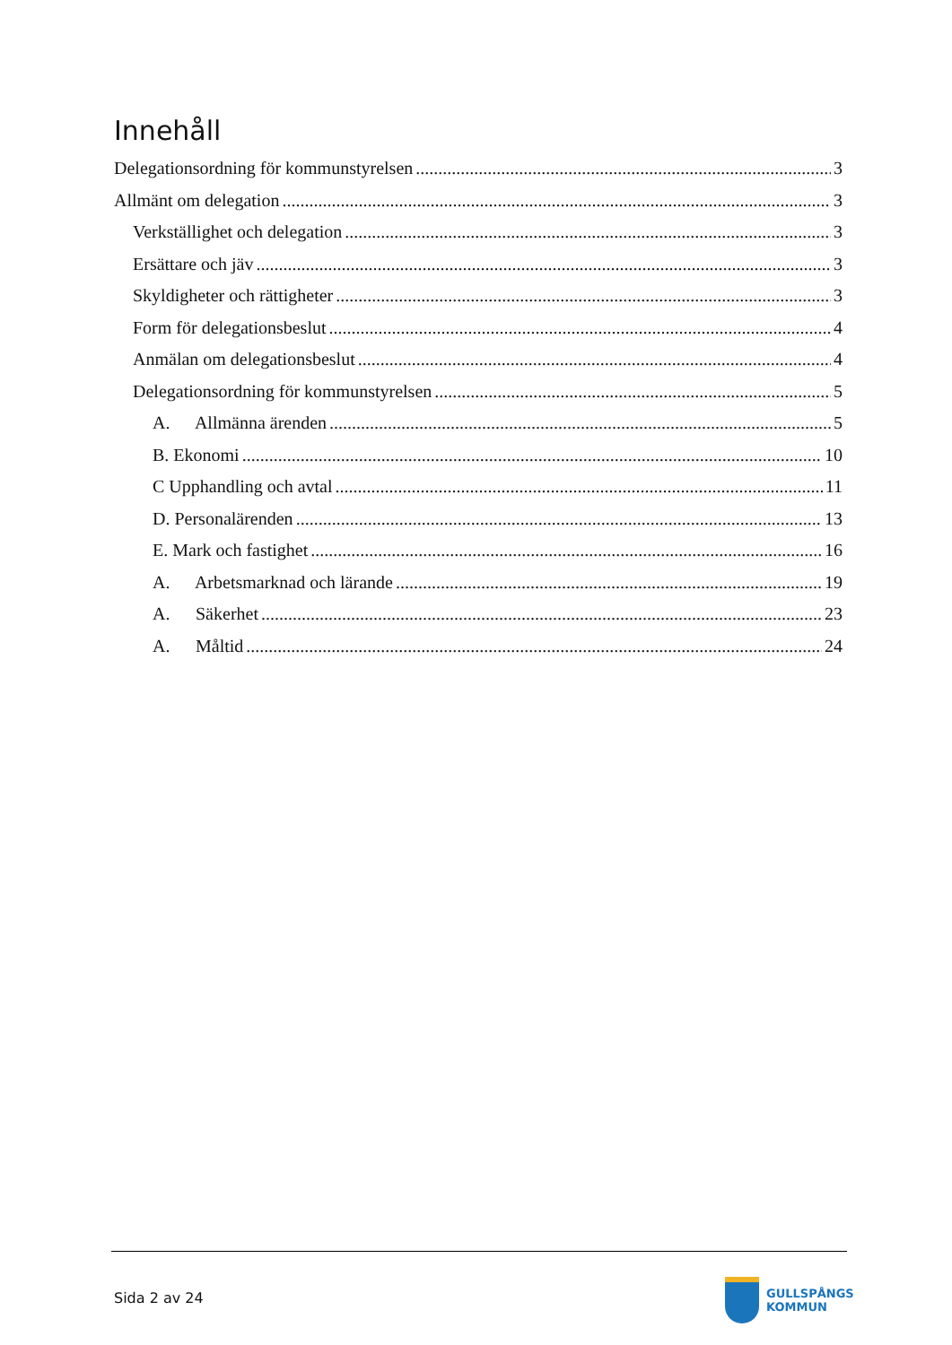Innehåll
Delegationsordning för kommunstyrelsen 3
Allmänt om delegation 3
Verkställighet och delegation 3
Ersättare och jäv 3
Skyldigheter och rättigheter 3
Form för delegationsbeslut 4
Anmälan om delegationsbeslut 4
Delegationsordning för kommunstyrelsen 5
A. Allmänna ärenden 5
B. Ekonomi 10
C Upphandling och avtal 11
D. Personalärenden 13
E. Mark och fastighet 16
A. Arbetsmarknad och lärande 19
A. Säkerhet 23
A. Måltid 24
Sida 2 av 24
GULLSPÅNGS
KOMMUN